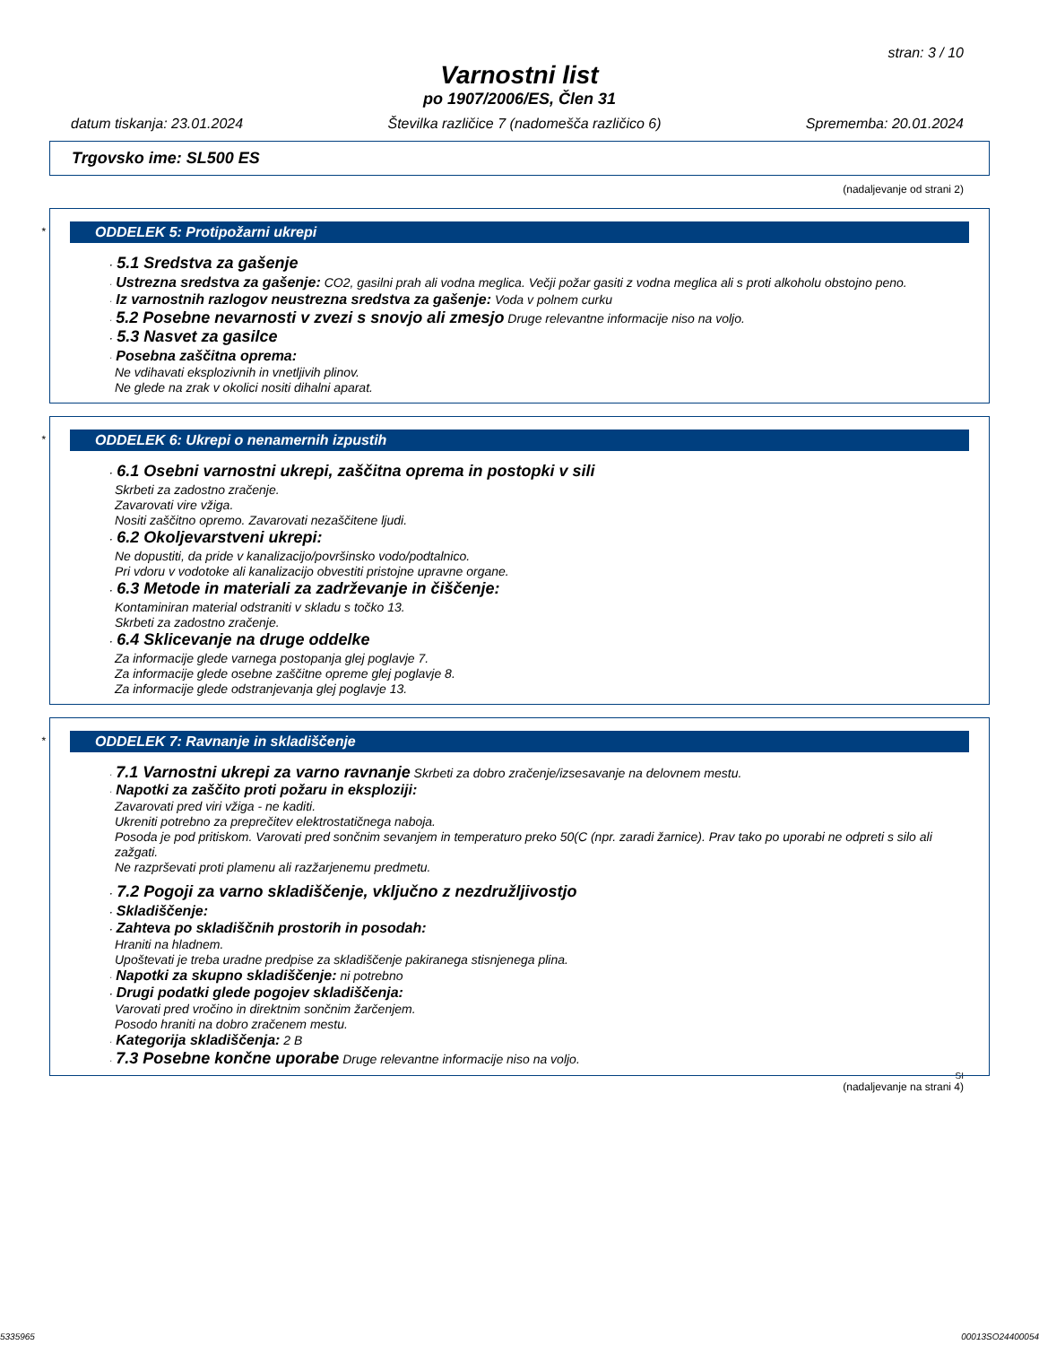stran: 3 / 10
Varnostni list
po 1907/2006/ES, Člen 31
datum tiskanja: 23.01.2024 Številka različice 7 (nadomešča različico 6) Sprememba: 20.01.2024
Trgovsko ime: SL500 ES
(nadaljevanje od strani 2)
*
ODDELEK 5: Protipožarni ukrepi
· 5.1 Sredstva za gašenje
· Ustrezna sredstva za gašenje: CO2, gasilni prah ali vodna meglica. Večji požar gasiti z vodna meglica ali s proti alkoholu obstojno peno.
· Iz varnostnih razlogov neustrezna sredstva za gašenje: Voda v polnem curku
· 5.2 Posebne nevarnosti v zvezi s snovjo ali zmesjo Druge relevantne informacije niso na voljo.
· 5.3 Nasvet za gasilce
· Posebna zaščitna oprema:
Ne vdihavati eksplozivnih in vnetljivih plinov.
Ne glede na zrak v okolici nositi dihalni aparat.
*
ODDELEK 6: Ukrepi o nenamernih izpustih
· 6.1 Osebni varnostni ukrepi, zaščitna oprema in postopki v sili
Skrbeti za zadostno zračenje.
Zavarovati vire vžiga.
Nositi zaščitno opremo. Zavarovati nezaščitene ljudi.
· 6.2 Okoljevarstveni ukrepi:
Ne dopustiti, da pride v kanalizacijo/površinsko vodo/podtalnico.
Pri vdoru v vodotoke ali kanalizacijo obvestiti pristojne upravne organe.
· 6.3 Metode in materiali za zadrževanje in čiščenje:
Kontaminiran material odstraniti v skladu s točko 13.
Skrbeti za zadostno zračenje.
· 6.4 Sklicevanje na druge oddelke
Za informacije glede varnega postopanja glej poglavje 7.
Za informacije glede osebne zaščitne opreme glej poglavje 8.
Za informacije glede odstranjevanja glej poglavje 13.
*
ODDELEK 7: Ravnanje in skladiščenje
· 7.1 Varnostni ukrepi za varno ravnanje Skrbeti za dobro zračenje/izsesavanje na delovnem mestu.
· Napotki za zaščito proti požaru in eksploziji:
Zavarovati pred viri vžiga - ne kaditi.
Ukreniti potrebno za preprečitev elektrostatičnega naboja.
Posoda je pod pritiskom. Varovati pred sončnim sevanjem in temperaturo preko 50(C (npr. zaradi žarnice). Prav tako po uporabi ne odpreti s silo ali zažgati.
Ne razprševati proti plamenu ali razžarjenemu predmetu.
· 7.2 Pogoji za varno skladiščenje, vključno z nezdružljivostjo
· Skladiščenje:
· Zahteva po skladiščnih prostorih in posodah:
Hraniti na hladnem.
Upoštevati je treba uradne predpise za skladiščenje pakiranega stisnjenega plina.
· Napotki za skupno skladiščenje: ni potrebno
· Drugi podatki glede pogojev skladiščenja:
Varovati pred vročino in direktnim sončnim žarčenjem.
Posodo hraniti na dobro zračenem mestu.
· Kategorija skladiščenja: 2 B
· 7.3 Posebne končne uporabe Druge relevantne informacije niso na voljo.
SI
(nadaljevanje na strani 4)
5335965 00013SO24400054